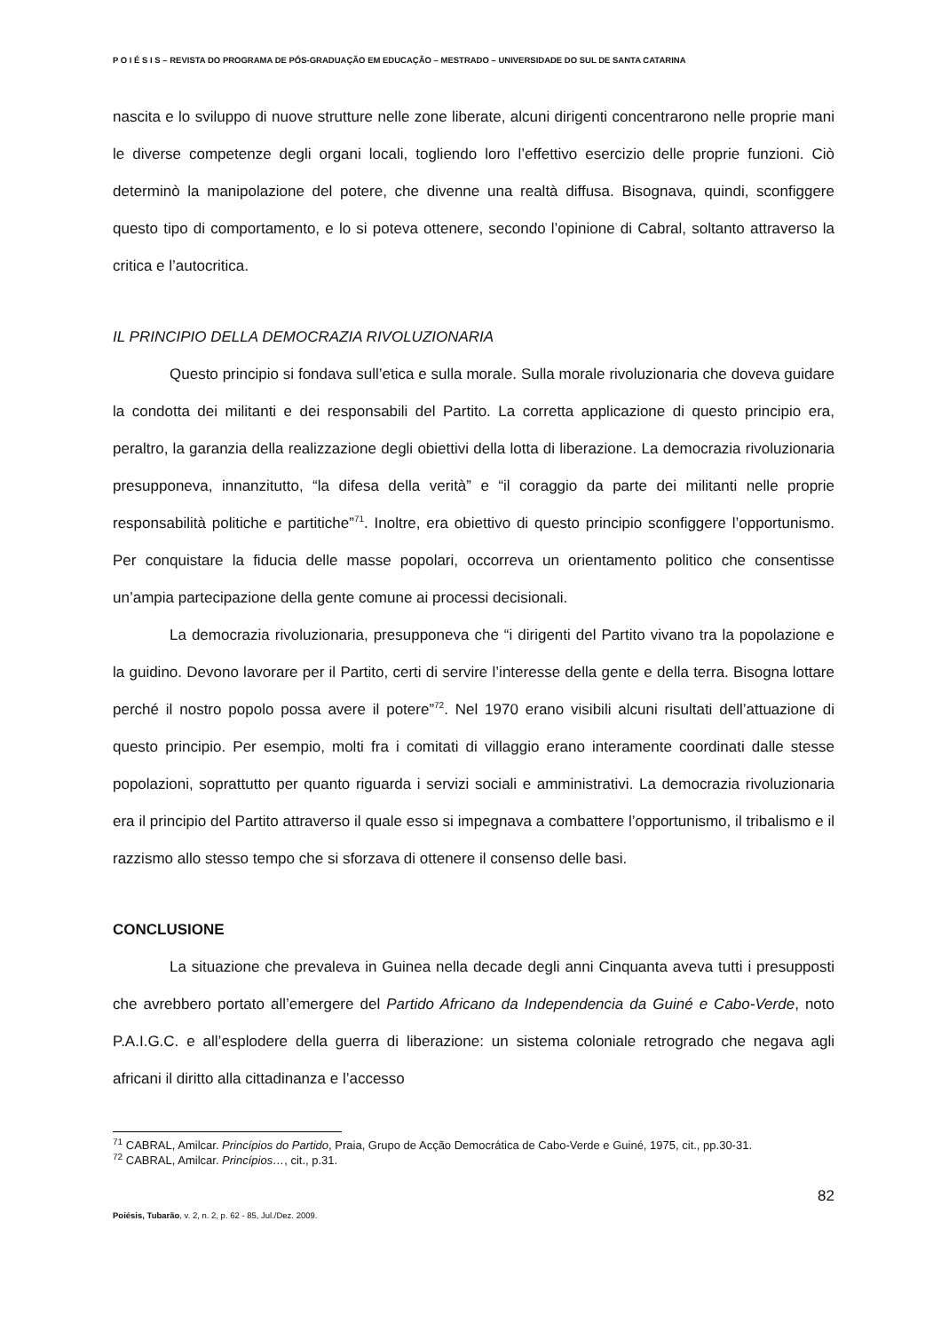P O I É S I S – REVISTA DO PROGRAMA DE PÓS-GRADUAÇÃO EM EDUCAÇÃO – MESTRADO – UNIVERSIDADE DO SUL DE SANTA CATARINA
nascita e lo sviluppo di nuove strutture nelle zone liberate, alcuni dirigenti concentrarono nelle proprie mani le diverse competenze degli organi locali, togliendo loro l’effettivo esercizio delle proprie funzioni. Ciò determinò la manipolazione del potere, che divenne una realtà diffusa. Bisognava, quindi, sconfiggere questo tipo di comportamento, e lo si poteva ottenere, secondo l’opinione di Cabral, soltanto attraverso la critica e l’autocritica.
IL PRINCIPIO DELLA DEMOCRAZIA RIVOLUZIONARIA
Questo principio si fondava sull’etica e sulla morale. Sulla morale rivoluzionaria che doveva guidare la condotta dei militanti e dei responsabili del Partito. La corretta applicazione di questo principio era, peraltro, la garanzia della realizzazione degli obiettivi della lotta di liberazione. La democrazia rivoluzionaria presupponeva, innanzitutto, “la difesa della verità” e “il coraggio da parte dei militanti nelle proprie responsabilità politiche e partitiche”<sup>71</sup>. Inoltre, era obiettivo di questo principio sconfiggere l’opportunismo. Per conquistare la fiducia delle masse popolari, occorreva un orientamento politico che consentisse un’ampia partecipazione della gente comune ai processi decisionali.
La democrazia rivoluzionaria, presupponeva che “i dirigenti del Partito vivano tra la popolazione e la guidino. Devono lavorare per il Partito, certi di servire l’interesse della gente e della terra. Bisogna lottare perché il nostro popolo possa avere il potere”<sup>72</sup>. Nel 1970 erano visibili alcuni risultati dell’attuazione di questo principio. Per esempio, molti fra i comitati di villaggio erano interamente coordinati dalle stesse popolazioni, soprattutto per quanto riguarda i servizi sociali e amministrativi. La democrazia rivoluzionaria era il principio del Partito attraverso il quale esso si impegnava a combattere l’opportunismo, il tribalismo e il razzismo allo stesso tempo che si sforzava di ottenere il consenso delle basi.
CONCLUSIONE
La situazione che prevaleva in Guinea nella decade degli anni Cinquanta aveva tutti i presupposti che avrebbero portato all’emergere del Partido Africano da Independencia da Guiné e Cabo-Verde, noto P.A.I.G.C. e all’esplodere della guerra di liberazione: un sistema coloniale retrogrado che negava agli africani il diritto alla cittadinanza e l’accesso
<sup>71</sup> CABRAL, Amilcar. Princípios do Partido, Praia, Grupo de Acção Democrática de Cabo-Verde e Guiné, 1975, cit., pp.30-31.
<sup>72</sup> CABRAL, Amilcar. Princípios…, cit., p.31.
82
Poiésis, Tubarão, v. 2, n. 2, p. 62 - 85, Jul./Dez. 2009.